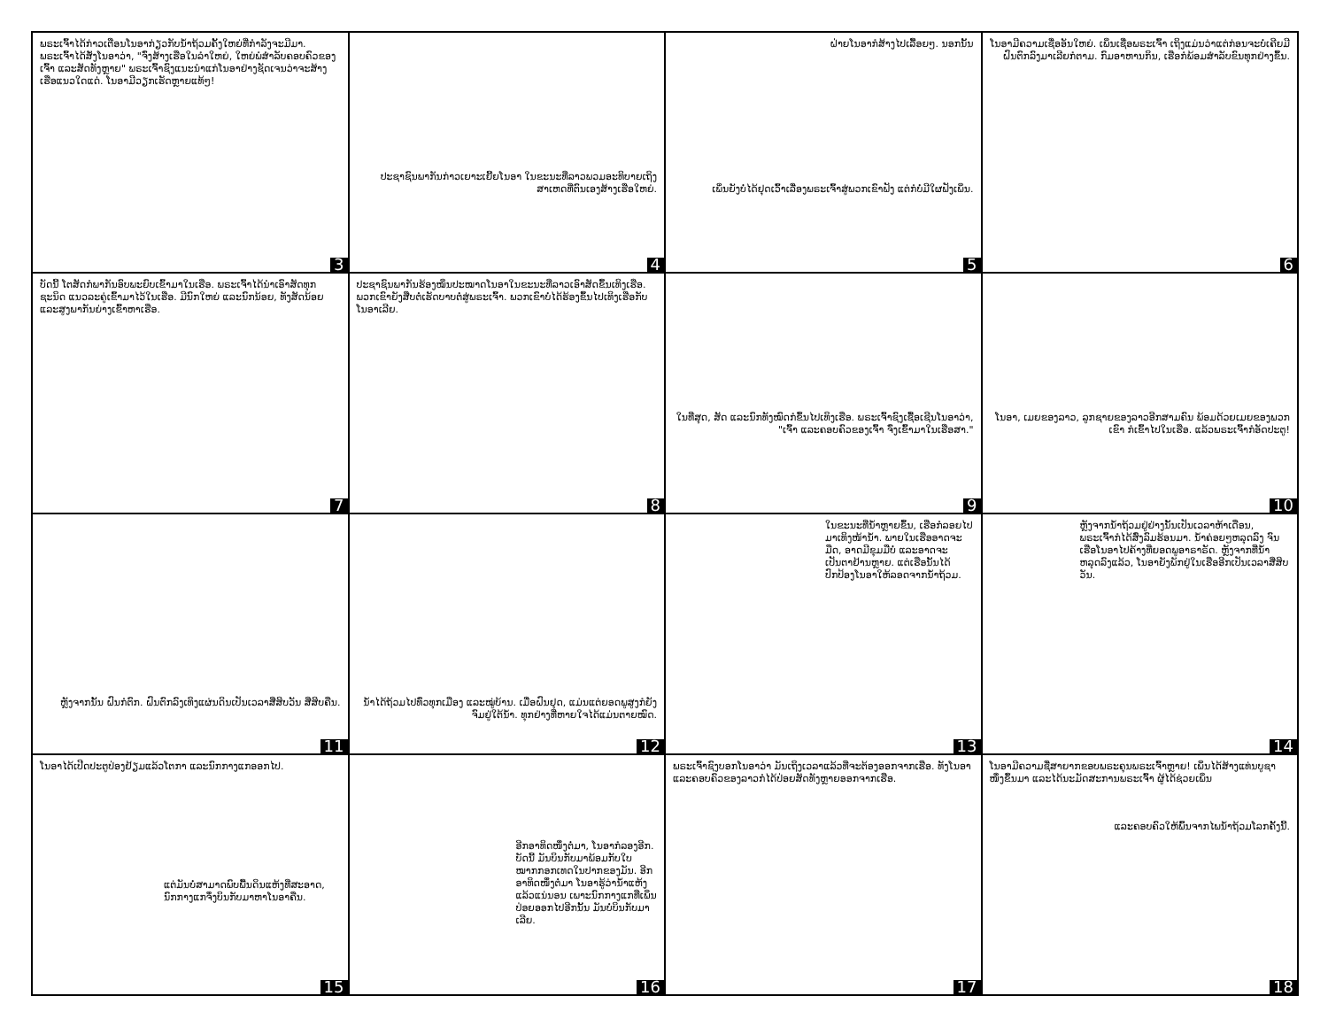ພຣະເຈົ້າໄດ້ກ່າວເຕືອນໂນອາກ່ຽວກັບນ້ຳຖ້ວມຄັ້ງໃຫຍ່ທີ່ກຳລັງຈະມີມາ. ພຣະເຈົ້າໄດ້ສັ່ງໂນອາວ່າ, "ຈົ່ງສ້າງເຮືອໃນລຳໃຫຍ່, ໃຫຍ່ພໍສຳລັບຄອບຄົວຂອງເຈົ້າ ແລະສັດທັງຫຼາຍ" ພຣະເຈົ້າຊົງແນະນຳແກ່ໂນອາຢ່າງຊັດເຈນວ່າຈະສ້າງເຮືອແນວໃດແດ່. ໂນອາມີວຽກເຮັດຫຼາຍແທ້ໆ!
3
ປະຊາຊົນພາກັນກ່າວເຍາະເຍີ້ຍໂນອາ ໃນຂະນະທີ່ລາວພວມອະທິບາຍເຖິງສາເຫດທີ່ຕົນເອງສ້າງເຮືອໃຫຍ່.
4
ຝ່າຍໂນອາກໍສ້າງໄປເລື້ອຍໆ. ນອກນັ້ນ
ເພິ່ນຍັງບໍ່ໄດ້ຢຸດເວົ້າເລື່ອງພຣະເຈົ້າສູ່ພວກເຂົາຟັງ ແຕ່ກໍບໍ່ມີໃຜຟັງເພິ່ນ.
5
ໂນອາມີຄວາມເຊື່ອອັນໃຫຍ່. ເພິ່ນເຊື່ອພຣະເຈົ້າ ເຖິງແມ່ນວ່າແຕ່ກ່ອນຈະບໍ່ເຄີຍມີຝົນຕົກລົງມາເລີຍກໍຕາມ. ກົມອາຫານກິນ, ເຮືອກໍພ້ອມສຳລັບຂົນທຸກຢ່າງຂຶ້ນ.
6
ບັດນີ້ ໂຕສັດກໍພາກັນອົບພະຍົບເຂົ້າມາໃນເຮືອ. ພຣະເຈົ້າໄດ້ນຳເອົາສັດທຸກຊະນິດ ແນວລະຄູ່ເຂົ້າມາໄວ້ໃນເຮືອ. ມີນົກໃຫຍ່ ແລະນົກນ້ອຍ, ທັງສັດນ້ອຍ ແລະສູງພາກັນຍ່າງເຂົ້າຫາເຮືອ.
7
ປະຊາຊົນພາກັນຮ້ອງໝິ່ນປະໝາດໂນອາໃນຂະນະທີ່ລາວເອົາສັດຂຶ້ນເທິງເຮືອ. ພວກເຂົາຍັງສືບຕໍ່ເຮັດບາບຕໍ່ສູ່ພຣະເຈົ້າ. ພວກເຂົາບໍ່ໄດ້ຮ້ອງຂຶ້ນໄປເທິງເຮືອກັບໂນອາເລີຍ.
8
ໃນທີ່ສຸດ, ສັດ ແລະນົກທັງໝົດກໍຂຶ້ນໄປເທິງເຮືອ. ພຣະເຈົ້າຊົງເຊື້ອເຊີນໂນອາວ່າ, "ເຈົ້າ ແລະຄອບຄົວຂອງເຈົ້າ ຈົ່ງເຂົ້າມາໃນເຮືອສາ."
9
ໂນອາ, ເມຍຂອງລາວ, ລູກຊາຍຂອງລາວອີກສາມຄົນ ພ້ອມດ້ວຍເມຍຂອງພວກເຂົາ ກໍເຂົ້າໄປໃນເຮືອ. ແລ້ວພຣະເຈົ້າກໍອັດປະຕູ!
10
ຫຼັງຈາກນັ້ນ ຝົນກໍຕົກ. ຝົນຕົກລົງເທິງແຜ່ນດິນເປັນເວລາສີ່ສິບວັນ ສີ່ສິບຄືນ.
11
ນ້ຳໄດ້ຖ້ວມໄປທົ່ວທຸກເມືອງ ແລະໝູ່ບ້ານ. ເມື່ອຝົນຢຸດ, ແມ່ນແຕ່ຍອດພູສູງກໍຍັງຈົມຢູ່ໃຕ້ນ້ຳ. ທຸກຢ່າງທີ່ຫາຍໃຈໄດ້ແມ່ນຕາຍໝົດ.
12
ໃນຂະນະທີ່ນ້ຳຫຼາຍຂຶ້ນ, ເຮືອກໍລອຍໄປມາເທິງໜ້ານ້ຳ. ພາຍໃນເຮືອອາດຈະມືດ, ອາດມີຂຸມມືບໍ່ ແລະອາດຈະເປັນຕາຢ້ານຫຼາຍ. ແຕ່ເຮືອນັ້ນໄດ້ປົກປ້ອງໂນອາໃຫ້ລອດຈາກນ້ຳຖ້ວມ.
13
ຫຼັງຈາກນ້ຳຖ້ວມຢູ່ຢ່າງນັ້ນເປັນເວລາຫ້າເດືອນ, ພຣະເຈົ້າກໍໄດ້ສົ່ງລົມຮ້ອນມາ. ນ້ຳຄ່ອຍໆຫລຸດລົງ ຈົນເຮືອໂນອາໄປຄ້າງທີ່ຍອດພູອາຣາຣັດ. ຫຼັງຈາກທີ່ນ້ຳຫລຸດລົງແລ້ວ, ໂນອາຍັງພັກຢູ່ໃນເຮືອອີກເປັນເວລາສີ່ສິບວັນ.
14
ໂນອາໄດ້ເປີດປະຕູປ່ອງຢ້ຽມແລ້ວໂຕກາ ແລະນົກກາງແກອອກໄປ.
ແຕ່ມັນບໍ່ສາມາດພົບພື້ນດິນແຫ້ງທີ່ສະອາດ, ນົກກາງແກຈຶ່ງບິນກັບມາຫາໂນອາຄືນ.
15
ອີກອາທິດໜຶ່ງຕໍ່ມາ, ໂນອາກໍລອງອີກ. ບັດນີ້ ມັນບິນກັບມາພ້ອມກັບໃບໝາກກອກເທດໃນປາກຂອງມັນ. ອີກອາທິດໜຶ່ງຕໍ່ມາ ໂນອາຮູ້ວ່ານ້ຳແຫ້ງແລ້ວແນ່ນອນ ເພາະນົກກາງແກທີ່ເພິ່ນປ່ອຍອອກໄປອີກນັ້ນ ມັນບໍ່ບິນກັບມາເລີຍ.
16
ພຣະເຈົ້າຊົງບອກໂນອາວ່າ ມັນເຖິງເວລາແລ້ວທີ່ຈະຕ້ອງອອກຈາກເຮືອ. ທັງໂນອາ ແລະຄອບຄົວຂອງລາວກໍໄດ້ປ່ອຍສັດທັງຫຼາຍອອກຈາກເຮືອ.
17
ໂນອາມີຄວາມຊື່ສາຍາກຂອບພຣະຄຸນພຣະເຈົ້າຫຼາຍ! ເພິ່ນໄດ້ສ້າງແທ່ນບູຊາໜຶ່ງຂຶ້ນມາ ແລະໄດ້ນະມັດສະການພຣະເຈົ້າ ຜູ້ໄດ້ຊ່ວຍເພິ່ນ
ແລະຄອບຄົວໃຫ້ພົ້ນຈາກໄພນ້ຳຖ້ວມໂລກຄັ້ງນີ້.
18